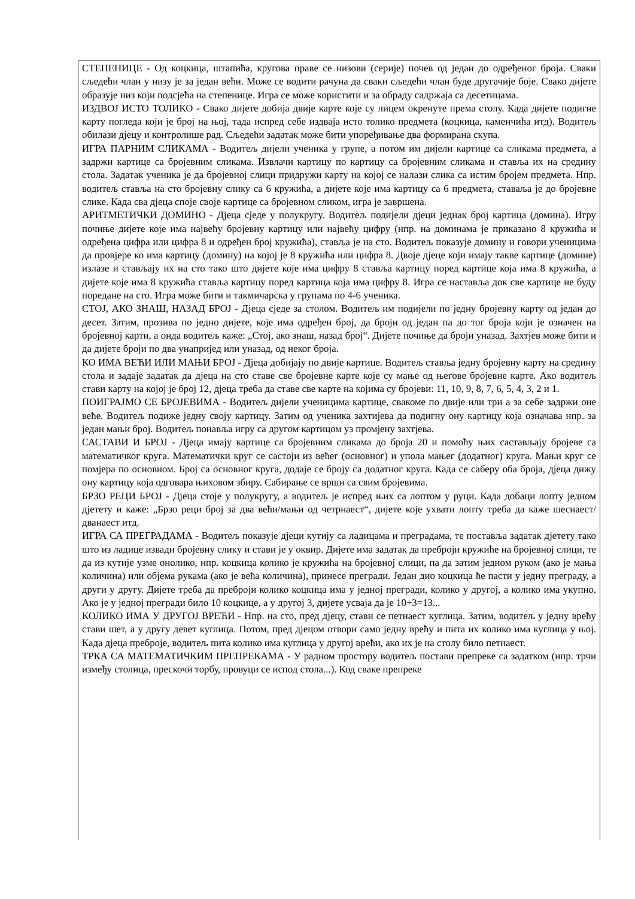СТЕПЕНИЦЕ - Од коцкица, штапића, кругова праве се низови (серије) почев од један до одређеног броја. Сваки сљедећи члан у низу је за један већи. Може се водити рачуна да сваки сљедећи члан буде другачије боје. Свако дијете образује низ који подсјећа на степенице. Игра се може користити и за обраду садржаја са десетицама.
ИЗДВОЈ ИСТО ТОЛИКО - Свако дијете добија двије карте које су лицем окренуте према столу. Када дијете подигне карту погледа који је број на њој, тада испред себе издваја исто толико предмета (коцкица, каменчића итд). Водитељ обилази дјецу и контролише рад. Сљедећи задатак може бити упоређивање два формирана скупа.
ИГРА ПАРНИМ СЛИКАМА - Водитељ дијели ученика у групе, а потом им дијели картице са сликама предмета, а задржи картице са бројевним сликама. Извлачи картицу по картицу са бројевним сликама и ставља их на средину стола. Задатак ученика је да бројевној слици придружи карту на којој се налази слика са истим бројем предмета. Нпр. водитељ ставља на сто бројевну слику са 6 кружића, а дијете које има картицу са 6 предмета, ставаља је до бројевне слике. Када сва дјеца споје своје картице са бројевном сликом, игра је завршена.
АРИТМЕТИЧКИ ДОМИНО - Дјеца сједе у полукругу. Водитељ подијели дјеци једнак број картица (домина). Игру почиње дијете које има највећу бројевну картицу или највећу цифру (нпр. на доминама је приказано 8 кружића и одређена цифра или цифра 8 и одређен број кружића), ставља је на сто. Водитељ показује домину и говори ученицима да провјере ко има картицу (домину) на којој је 8 кружића или цифра 8. Двоје дјеце који имају такве картице (домине) излазе и стављају их на сто тако што дијете које има цифру 8 ставља картицу поред картице која има 8 кружића, а дијете које има 8 кружића ставља картицу поред картица која има цифру 8. Игра се наставља док све картице не буду поредане на сто. Игра може бити и такмичарска у групама по 4-6 ученика.
СТОЈ, АКО ЗНАШ, НАЗАД БРОЈ - Дјеца сједе за столом. Водитељ им подијели по једну бројевну карту од један до десет. Затим, прозива по једно дијете, које има одређен број, да броји од један па до тог броја који је означен на бројевној карти, а онда водитељ каже: „Стој, ако знаш, назад број“. Дијете почиње да броји уназад. Захтјев може бити и да дијете броји по два унапријед или уназад, од неког броја.
КО ИМА ВЕЋИ ИЛИ МАЊИ БРОЈ - Дјеца добијају по двије картице. Водитељ ставља једну бројевну карту на средину стола и задаје задатак да дјеца на сто ставе све бројевне карте које су мање од његове бројевне карте. Ако водитељ стави карту на којој је број 12, дјеца треба да ставе све карте на којима су бројеви: 11, 10, 9, 8, 7, 6, 5, 4, 3, 2 и 1.
ПОИГРАЈМО СЕ БРОЈЕВИМА - Водитељ дијели ученицима картице, свакоме по двије или три а за себе задржи оне веће. Водитељ подиже једну своју картицу. Затим од ученика захтијева да подигну ону картицу која означава нпр. за један мањи број. Водитељ понавља игру са другом картицом уз промјену захтјева.
САСТАВИ И БРОЈ - Дјеца имају картице са бројевним сликама до броја 20 и помоћу њих састављају бројеве са математичког круга. Математички круг се састоји из већег (основног) и упола мањег (додатног) круга. Мањи круг се помјера по основном. Број са основног круга, додаје се броју са додатног круга. Када се саберу оба броја, дјеца дижу ону картицу која одговара њиховом збиру. Сабирање се врши са свим бројевима.
БРЗО РЕЦИ БРОЈ - Дјеца стоје у полукругу, а водитељ је испред њих са лоптом у руци. Када добаци лопту једном дјетету и каже: „Брзо реци број за два већи/мањи од четрнаест“, дијете које ухвати лопту треба да каже шеснаест/дванаест итд.
ИГРА СА ПРЕГРАДАМА - Водитељ показује дјеци кутију са ладицама и преградама, те поставља задатак дјетету тако што из ладице извади бројевну слику и стави је у оквир. Дијете има задатак да преброји кружиће на бројевној слици, те да из кутије узме онолико, нпр. коцкица колико је кружића на бројевној слици, па да затим једном руком (ако је мања количина) или објема рукама (ако је већа количина), принесе прегради. Један дио коцкица ће пасти у једну преграду, а други у другу. Дијете треба да преброји колико коцкица има у једној прегради, колико у другој, а колико има укупно. Ако је у једној прегради било 10 коцкице, а у другој 3, дијете усваја да је 10+3=13...
КОЛИКО ИМА У ДРУГОЈ ВРЕЋИ - Нпр. на сто, пред дјецу, стави се петнаест куглица. Затим, водитељ у једну врећу стави шет, а у другу девет куглица. Потом, пред дјецом отвори само једну врећу и пита их колико има куглица у њој. Када дјеца преброје, водитељ пита колико има куглица у другој врећи, ако их је на столу било петнаест.
ТРКА СА МАТЕМАТИЧКИМ ПРЕПРЕКАМА - У радном простору водитељ постави препреке са задатком (нпр. трчи између столица, прескочи торбу, провуци се испод стола...). Код сваке препреке